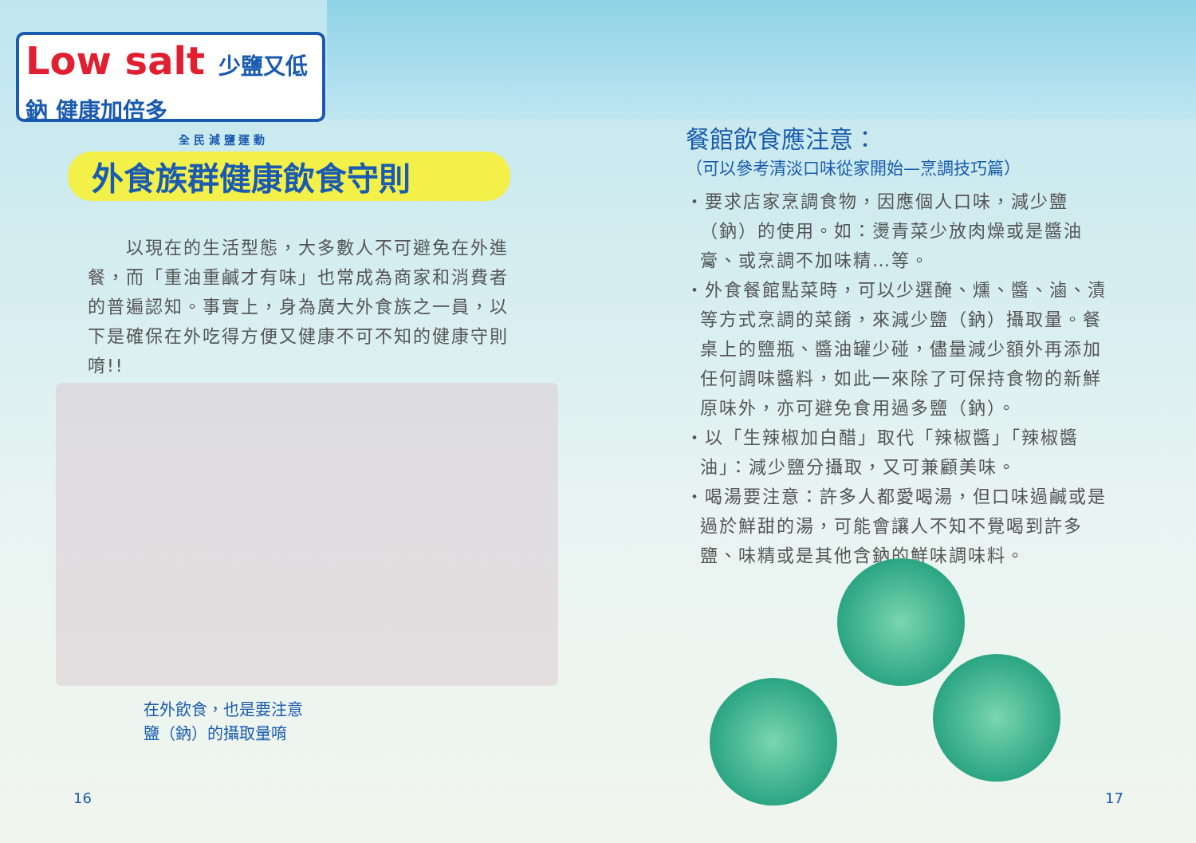Low salt 少鹽又低鈉 健康加倍多
全 民 減 鹽 運 動
外食族群健康飲食守則
　　以現在的生活型態，大多數人不可避免在外進餐，而「重油重鹹才有味」也常成為商家和消費者的普遍認知。事實上，身為廣大外食族之一員，以下是確保在外吃得方便又健康不可不知的健康守則唷!!
在外飲食，也是要注意
鹽（鈉）的攝取量唷
16
餐館飲食應注意：
（可以參考清淡口味從家開始—烹調技巧篇）
・要求店家烹調食物，因應個人口味，減少鹽（鈉）的使用。如：燙青菜少放肉燥或是醬油膏、或烹調不加味精…等。
・外食餐館點菜時，可以少選醃、燻、醬、滷、漬等方式烹調的菜餚，來減少鹽（鈉）攝取量。餐桌上的鹽瓶、醬油罐少碰，儘量減少額外再添加任何調味醬料，如此一來除了可保持食物的新鮮原味外，亦可避免食用過多鹽（鈉）。
・以「生辣椒加白醋」取代「辣椒醬」「辣椒醬油」：減少鹽分攝取，又可兼顧美味。
・喝湯要注意：許多人都愛喝湯，但口味過鹹或是過於鮮甜的湯，可能會讓人不知不覺喝到許多鹽、味精或是其他含鈉的鮮味調味料。
17